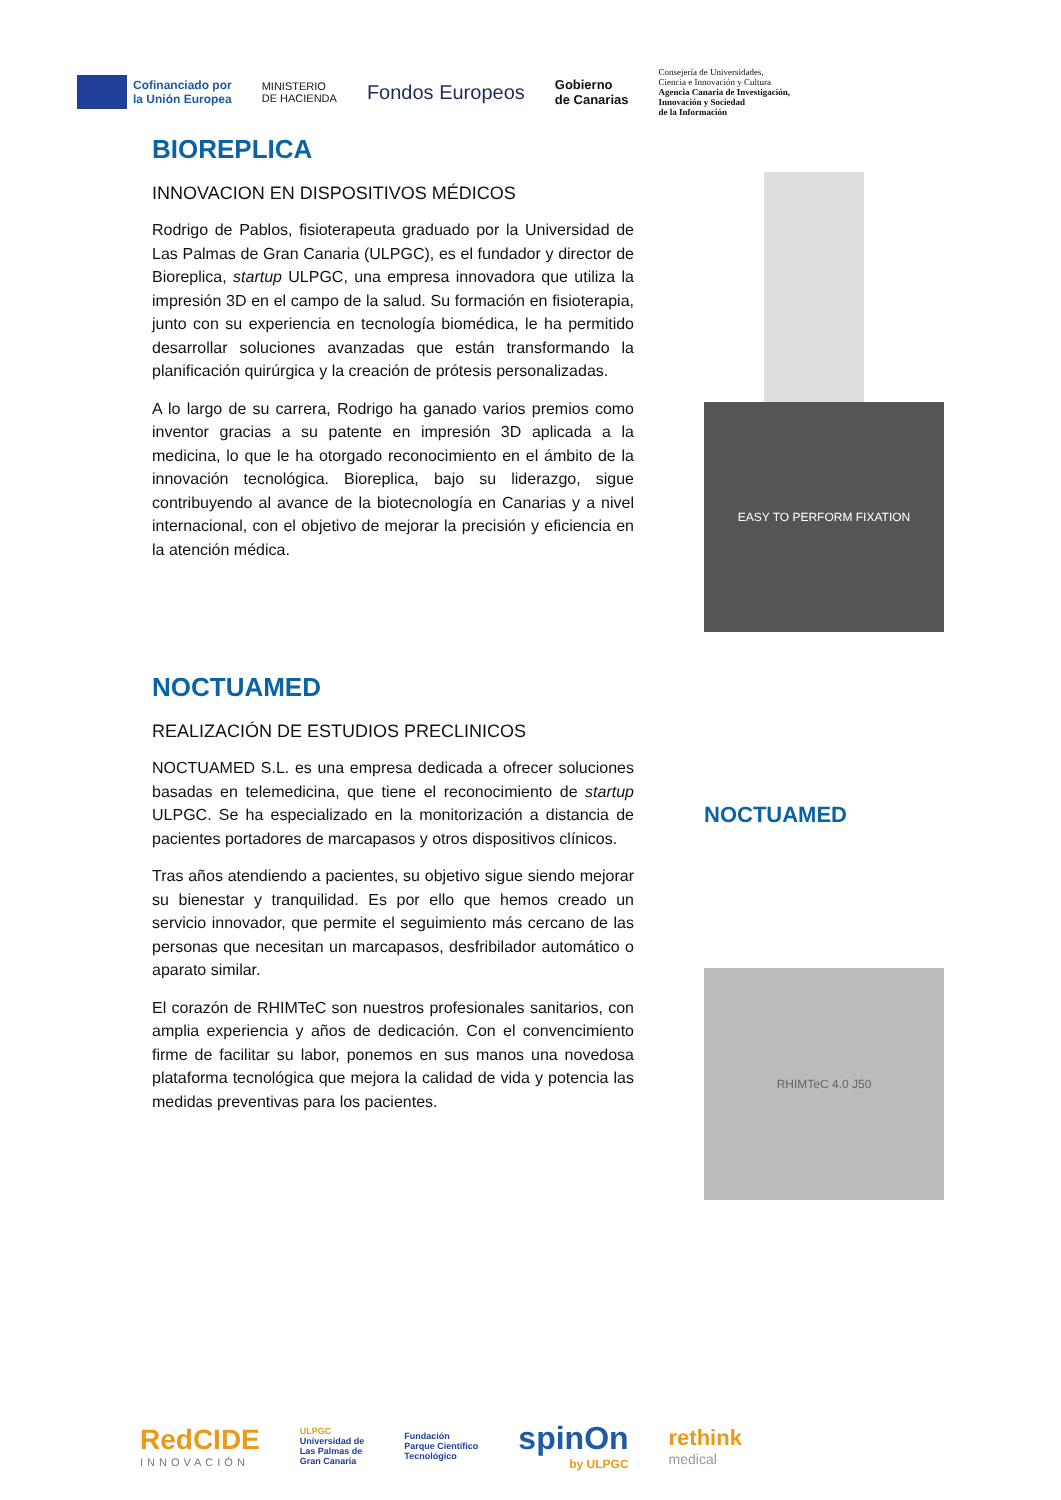Cofinanciado por
la Unión Europea
MINISTERIO
DE HACIENDA
Fondos Europeos
Gobierno
de Canarias
Consejería de Universidades,
Ciencia e Innovación y Cultura
Agencia Canaria de Investigación,
Innovación y Sociedad
de la Información
BIOREPLICA
INNOVACION EN DISPOSITIVOS MÉDICOS
Rodrigo de Pablos, fisioterapeuta graduado por la Universidad de Las Palmas de Gran Canaria (ULPGC), es el fundador y director de Bioreplica, startup ULPGC, una empresa innovadora que utiliza la impresión 3D en el campo de la salud. Su formación en fisioterapia, junto con su experiencia en tecnología biomédica, le ha permitido desarrollar soluciones avanzadas que están transformando la planificación quirúrgica y la creación de prótesis personalizadas.
A lo largo de su carrera, Rodrigo ha ganado varios premios como inventor gracias a su patente en impresión 3D aplicada a la medicina, lo que le ha otorgado reconocimiento en el ámbito de la innovación tecnológica. Bioreplica, bajo su liderazgo, sigue contribuyendo al avance de la biotecnología en Canarias y a nivel internacional, con el objetivo de mejorar la precisión y eficiencia en la atención médica.
NOCTUAMED
REALIZACIÓN DE ESTUDIOS PRECLINICOS
NOCTUAMED S.L. es una empresa dedicada a ofrecer soluciones basadas en telemedicina, que tiene el reconocimiento de startup ULPGC. Se ha especializado en la monitorización a distancia de pacientes portadores de marcapasos y otros dispositivos clínicos.
Tras años atendiendo a pacientes, su objetivo sigue siendo mejorar su bienestar y tranquilidad. Es por ello que hemos creado un servicio innovador, que permite el seguimiento más cercano de las personas que necesitan un marcapasos, desfribilador automático o aparato similar.
El corazón de RHIMTeC son nuestros profesionales sanitarios, con amplia experiencia y años de dedicación. Con el convencimiento firme de facilitar su labor, ponemos en sus manos una novedosa plataforma tecnológica que mejora la calidad de vida y potencia las medidas preventivas para los pacientes.
EASY TO PERFORM FIXATION
NOCTUAMED
RHIMTeC 4.0 J50
RedCIDE
INNOVACIÓN
ULPGC
Universidad de
Las Palmas de
Gran Canaria
Fundación
Parque Científico
Tecnológico
spinOn
by ULPGC
rethink
medical